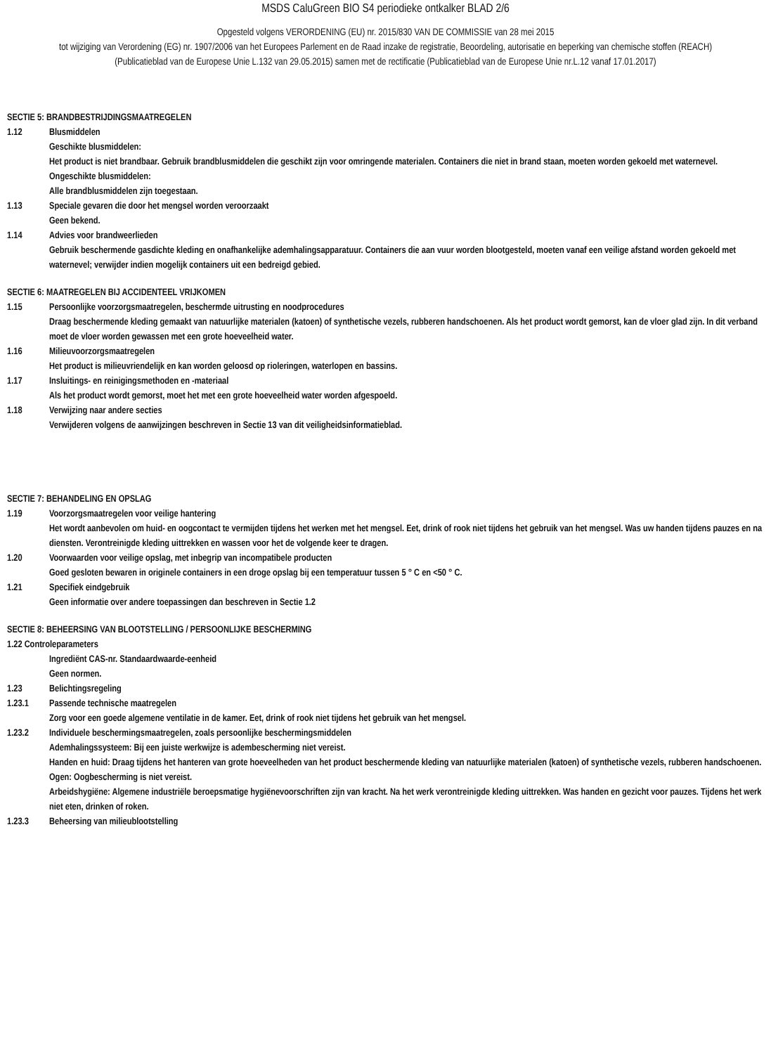MSDS CaluGreen BIO S4 periodieke ontkalker BLAD 2/6
Opgesteld volgens VERORDENING (EU) nr. 2015/830 VAN DE COMMISSIE van 28 mei 2015
tot wijziging van Verordening (EG) nr. 1907/2006 van het Europees Parlement en de Raad inzake de registratie, Beoordeling, autorisatie en beperking van chemische stoffen (REACH)
(Publicatieblad van de Europese Unie L.132 van 29.05.2015) samen met de rectificatie (Publicatieblad van de Europese Unie nr.L.12 vanaf 17.01.2017)
SECTIE 5: BRANDBESTRIJDINGSMAATREGELEN
1.12 Blusmiddelen
Geschikte blusmiddelen:
Het product is niet brandbaar. Gebruik brandblusmiddelen die geschikt zijn voor omringende materialen. Containers die niet in brand staan, moeten worden gekoeld met waternevel.
Ongeschikte blusmiddelen:
Alle brandblusmiddelen zijn toegestaan.
1.13 Speciale gevaren die door het mengsel worden veroorzaakt
Geen bekend.
1.14 Advies voor brandweerlieden
Gebruik beschermende gasdichte kleding en onafhankelijke ademhalingsapparatuur. Containers die aan vuur worden blootgesteld, moeten vanaf een veilige afstand worden gekoeld met waternevel; verwijder indien mogelijk containers uit een bedreigd gebied.
SECTIE 6: MAATREGELEN BIJ ACCIDENTEEL VRIJKOMEN
1.15 Persoonlijke voorzorgsmaatregelen, beschermde uitrusting en noodprocedures
Draag beschermende kleding gemaakt van natuurlijke materialen (katoen) of synthetische vezels, rubberen handschoenen. Als het product wordt gemorst, kan de vloer glad zijn. In dit verband moet de vloer worden gewassen met een grote hoeveelheid water.
1.16 Milieuvoorzorgsmaatregelen
Het product is milieuvriendelijk en kan worden geloosd op rioleringen, waterlopen en bassins.
1.17 Insluitings- en reinigingsmethoden en -materiaal
Als het product wordt gemorst, moet het met een grote hoeveelheid water worden afgespoeld.
1.18 Verwijzing naar andere secties
Verwijderen volgens de aanwijzingen beschreven in Sectie 13 van dit veiligheidsinformatieblad.
SECTIE 7: BEHANDELING EN OPSLAG
1.19 Voorzorgsmaatregelen voor veilige hantering
Het wordt aanbevolen om huid- en oogcontact te vermijden tijdens het werken met het mengsel. Eet, drink of rook niet tijdens het gebruik van het mengsel. Was uw handen tijdens pauzes en na diensten. Verontreinigde kleding uittrekken en wassen voor het de volgende keer te dragen.
1.20 Voorwaarden voor veilige opslag, met inbegrip van incompatibele producten
Goed gesloten bewaren in originele containers in een droge opslag bij een temperatuur tussen 5 ° C en <50 ° C.
1.21 Specifiek eindgebruik
Geen informatie over andere toepassingen dan beschreven in Sectie 1.2
SECTIE 8: BEHEERSING VAN BLOOTSTELLING / PERSOONLIJKE BESCHERMING
1.22 Controleparameters
Ingrediënt CAS-nr. Standaardwaarde-eenheid
Geen normen.
1.23 Belichtingsregeling
1.23.1 Passende technische maatregelen
Zorg voor een goede algemene ventilatie in de kamer. Eet, drink of rook niet tijdens het gebruik van het mengsel.
1.23.2 Individuele beschermingsmaatregelen, zoals persoonlijke beschermingsmiddelen
Ademhalingssysteem: Bij een juiste werkwijze is adembescherming niet vereist.
Handen en huid: Draag tijdens het hanteren van grote hoeveelheden van het product beschermende kleding van natuurlijke materialen (katoen) of synthetische vezels, rubberen handschoenen.
Ogen: Oogbescherming is niet vereist.
Arbeidshygiëne: Algemene industriële beroepsmatige hygiënevoorschriften zijn van kracht. Na het werk verontreinigde kleding uittrekken. Was handen en gezicht voor pauzes. Tijdens het werk niet eten, drinken of roken.
1.23.3 Beheersing van milieublootstelling